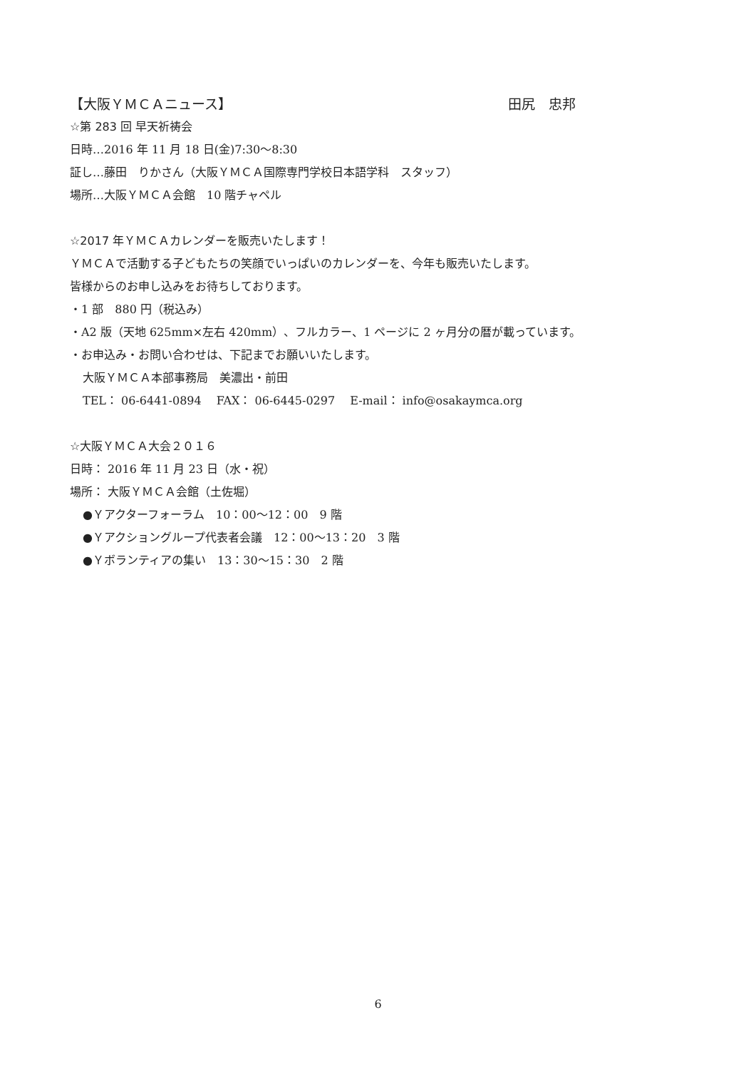【大阪ＹＭＣＡニュース】 田尻　忠邦
☆第 283 回 早天祈祷会
日時…2016 年 11 月 18 日(金)7:30～8:30
証し…藤田　りかさん（大阪ＹＭＣＡ国際専門学校日本語学科　スタッフ）
場所…大阪ＹＭＣＡ会館　10 階チャペル
☆2017 年ＹＭＣＡカレンダーを販売いたします！
ＹＭＣＡで活動する子どもたちの笑顔でいっぱいのカレンダーを、今年も販売いたします。
皆様からのお申し込みをお待ちしております。
・1 部　880 円（税込み）
・A2 版（天地 625mm×左右 420mm）、フルカラー、1 ページに 2 ヶ月分の暦が載っています。
・お申込み・お問い合わせは、下記までお願いいたします。
大阪ＹＭＣＡ本部事務局　美濃出・前田
TEL： 06-6441-0894　 FAX： 06-6445-0297　 E-mail： info@osakaymca.org
☆大阪ＹＭＣＡ大会２０１６
日時： 2016 年 11 月 23 日（水・祝）
場所： 大阪ＹＭＣＡ会館（土佐堀）
●Ｙアクターフォーラム　10：00～12：00　9 階
●Ｙアクショングループ代表者会議　12：00～13：20　3 階
●Ｙボランティアの集い　13：30～15：30　2 階
6